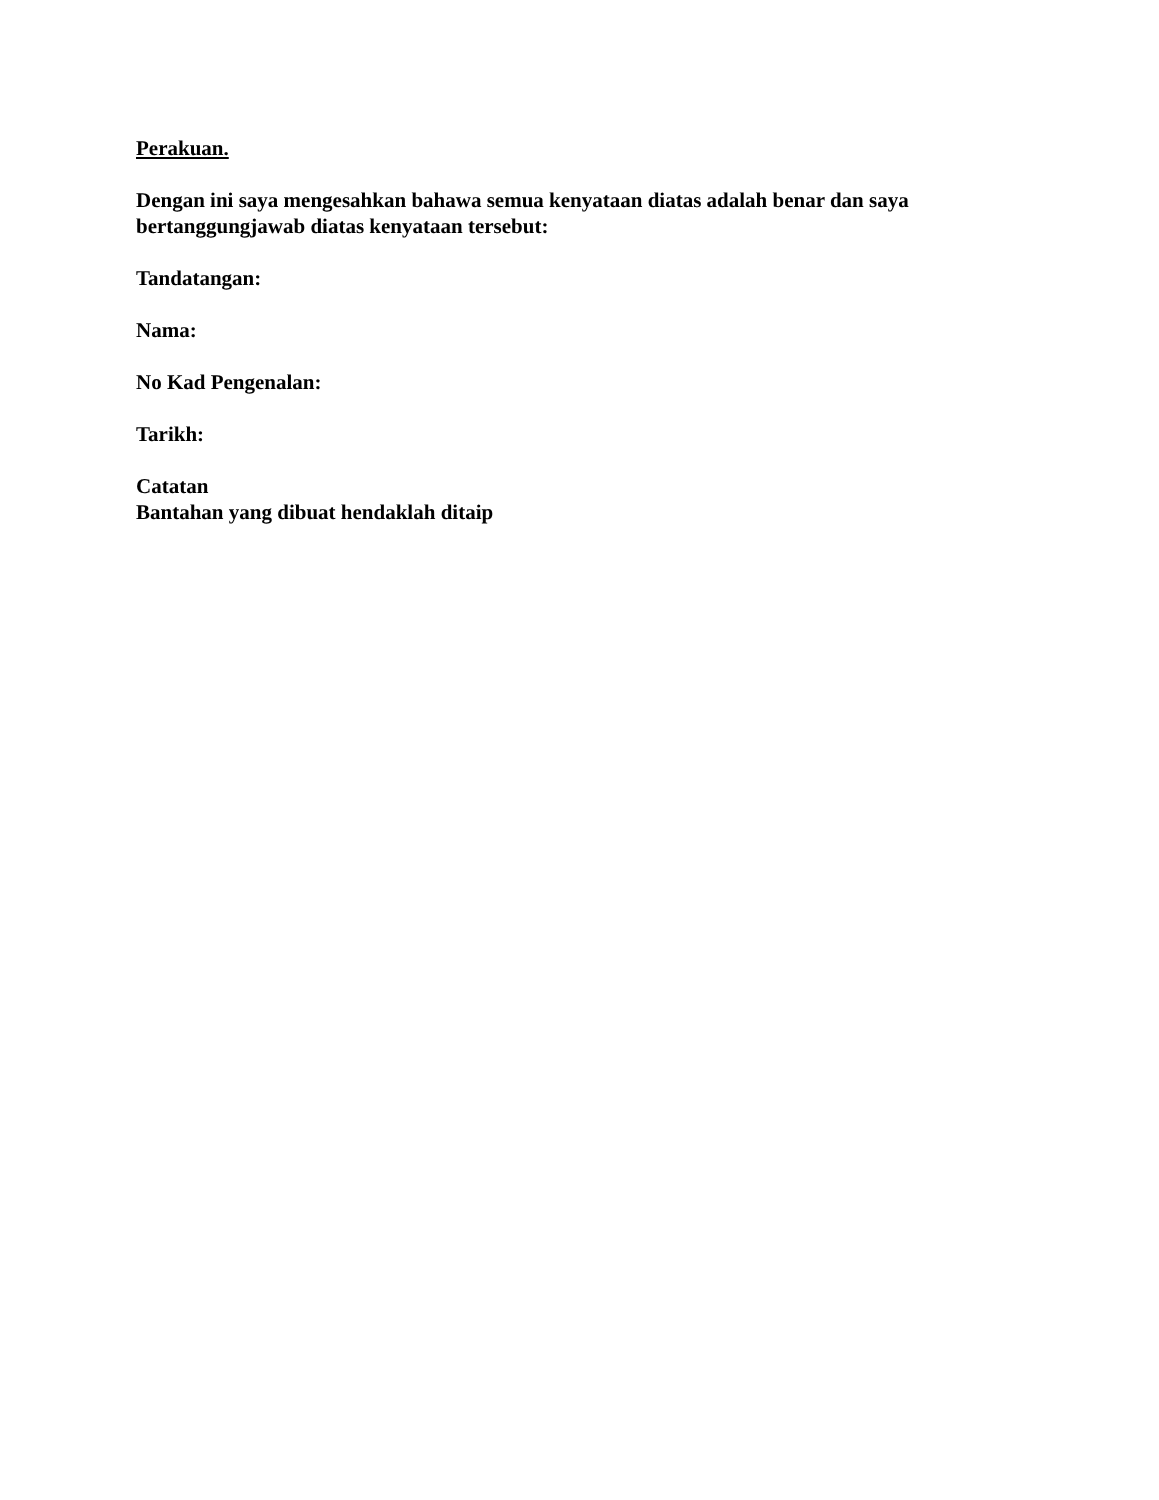Perakuan.
Dengan ini saya mengesahkan bahawa semua kenyataan diatas adalah benar dan saya bertanggungjawab diatas kenyataan tersebut:
Tandatangan:
Nama:
No Kad Pengenalan:
Tarikh:
Catatan
Bantahan yang dibuat hendaklah ditaip